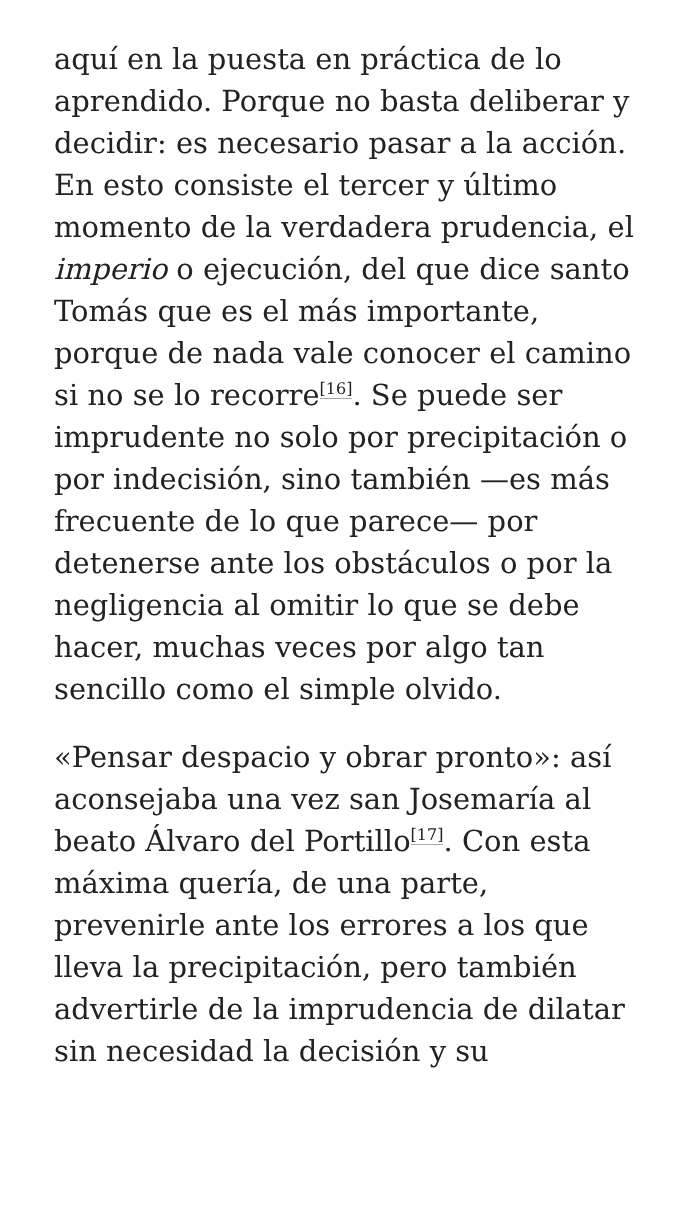aquí en la puesta en práctica de lo aprendido. Porque no basta deliberar y decidir: es necesario pasar a la acción. En esto consiste el tercer y último momento de la verdadera prudencia, el imperio o ejecución, del que dice santo Tomás que es el más importante, porque de nada vale conocer el camino si no se lo recorre<sup>[16]</sup>. Se puede ser imprudente no solo por precipitación o por indecisión, sino también —es más frecuente de lo que parece— por detenerse ante los obstáculos o por la negligencia al omitir lo que se debe hacer, muchas veces por algo tan sencillo como el simple olvido.
«Pensar despacio y obrar pronto»: así aconsejaba una vez san Josemaría al beato Álvaro del Portillo<sup>[17]</sup>. Con esta máxima quería, de una parte, prevenirle ante los errores a los que lleva la precipitación, pero también advertirle de la imprudencia de dilatar sin necesidad la decisión y su